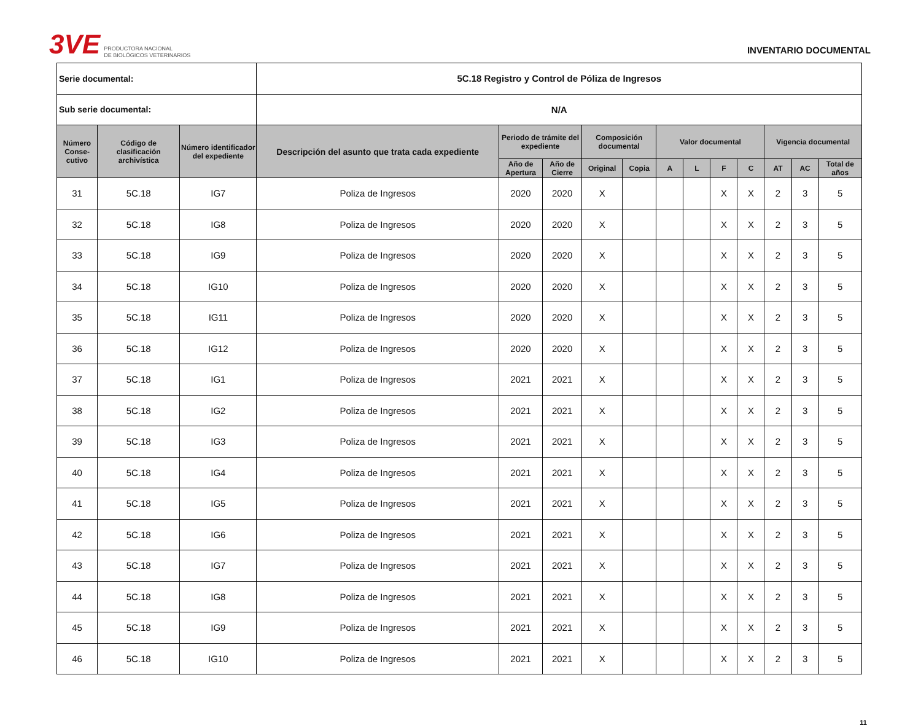3VE
PRODUCTORA NACIONAL
DE BIOLÓGICOS VETERINARIOS
INVENTARIO DOCUMENTAL
| Serie documental: | | | 5C.18 Registro y Control de Póliza de Ingresos | | | | | | | | | | | |
| Sub serie documental: | | | N/A | | | | | | | | | | | |
| Número Conse-cutivo | Código de clasificación archivística | Número identificador del expediente | Descripción del asunto que trata cada expediente | Periodo de trámite del expediente | | Composición documental | | Valor documental | | | | Vigencia documental | | |
| | | | | Año de Apertura | Año de Cierre | Original | Copia | A | L | F | C | AT | AC | Total de años |
| 31 | 5C.18 | IG7 | Poliza de Ingresos | 2020 | 2020 | X | | | | X | X | 2 | 3 | 5 |
| 32 | 5C.18 | IG8 | Poliza de Ingresos | 2020 | 2020 | X | | | | X | X | 2 | 3 | 5 |
| 33 | 5C.18 | IG9 | Poliza de Ingresos | 2020 | 2020 | X | | | | X | X | 2 | 3 | 5 |
| 34 | 5C.18 | IG10 | Poliza de Ingresos | 2020 | 2020 | X | | | | X | X | 2 | 3 | 5 |
| 35 | 5C.18 | IG11 | Poliza de Ingresos | 2020 | 2020 | X | | | | X | X | 2 | 3 | 5 |
| 36 | 5C.18 | IG12 | Poliza de Ingresos | 2020 | 2020 | X | | | | X | X | 2 | 3 | 5 |
| 37 | 5C.18 | IG1 | Poliza de Ingresos | 2021 | 2021 | X | | | | X | X | 2 | 3 | 5 |
| 38 | 5C.18 | IG2 | Poliza de Ingresos | 2021 | 2021 | X | | | | X | X | 2 | 3 | 5 |
| 39 | 5C.18 | IG3 | Poliza de Ingresos | 2021 | 2021 | X | | | | X | X | 2 | 3 | 5 |
| 40 | 5C.18 | IG4 | Poliza de Ingresos | 2021 | 2021 | X | | | | X | X | 2 | 3 | 5 |
| 41 | 5C.18 | IG5 | Poliza de Ingresos | 2021 | 2021 | X | | | | X | X | 2 | 3 | 5 |
| 42 | 5C.18 | IG6 | Poliza de Ingresos | 2021 | 2021 | X | | | | X | X | 2 | 3 | 5 |
| 43 | 5C.18 | IG7 | Poliza de Ingresos | 2021 | 2021 | X | | | | X | X | 2 | 3 | 5 |
| 44 | 5C.18 | IG8 | Poliza de Ingresos | 2021 | 2021 | X | | | | X | X | 2 | 3 | 5 |
| 45 | 5C.18 | IG9 | Poliza de Ingresos | 2021 | 2021 | X | | | | X | X | 2 | 3 | 5 |
| 46 | 5C.18 | IG10 | Poliza de Ingresos | 2021 | 2021 | X | | | | X | X | 2 | 3 | 5 |
11